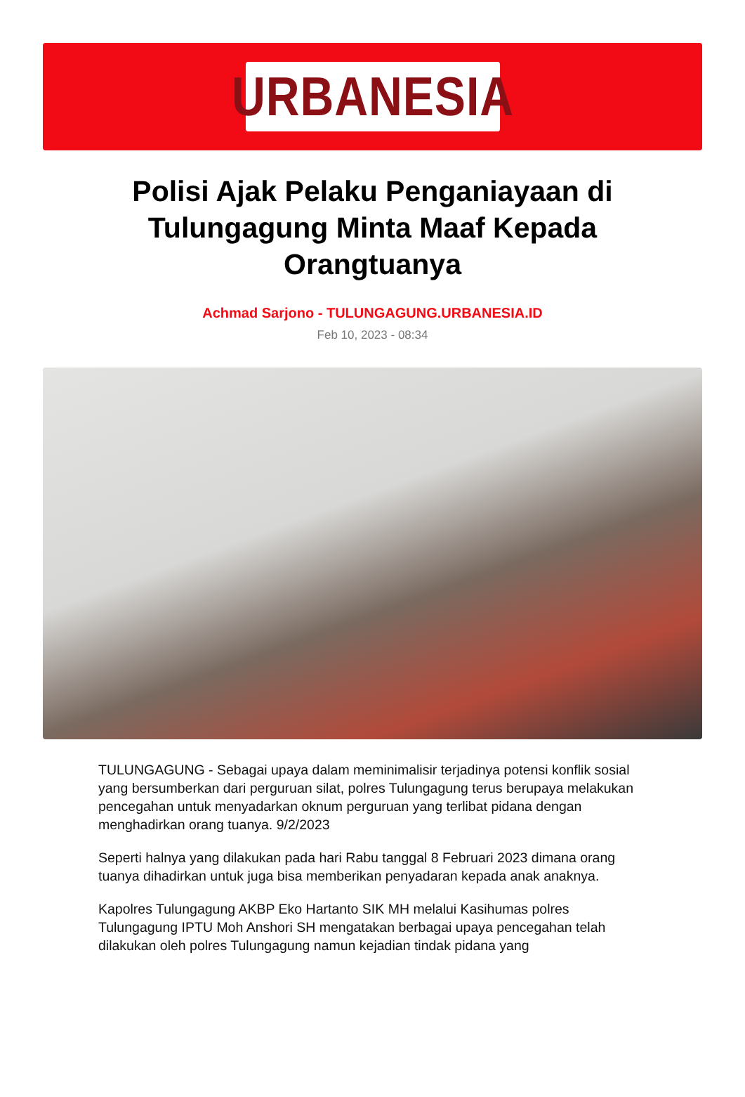URBANESIA
Polisi Ajak Pelaku Penganiayaan di Tulungagung Minta Maaf Kepada Orangtuanya
Achmad Sarjono - TULUNGAGUNG.URBANESIA.ID
Feb 10, 2023 - 08:34
TULUNGAGUNG - Sebagai upaya dalam meminimalisir terjadinya potensi konflik sosial yang bersumberkan dari perguruan silat, polres Tulungagung terus berupaya melakukan pencegahan untuk menyadarkan oknum perguruan yang terlibat pidana dengan menghadirkan orang tuanya. 9/2/2023
Seperti halnya yang dilakukan pada hari Rabu tanggal 8 Februari 2023 dimana orang tuanya dihadirkan untuk juga bisa memberikan penyadaran kepada anak anaknya.
Kapolres Tulungagung AKBP Eko Hartanto SIK MH melalui Kasihumas polres Tulungagung IPTU Moh Anshori SH mengatakan berbagai upaya pencegahan telah dilakukan oleh polres Tulungagung namun kejadian tindak pidana yang